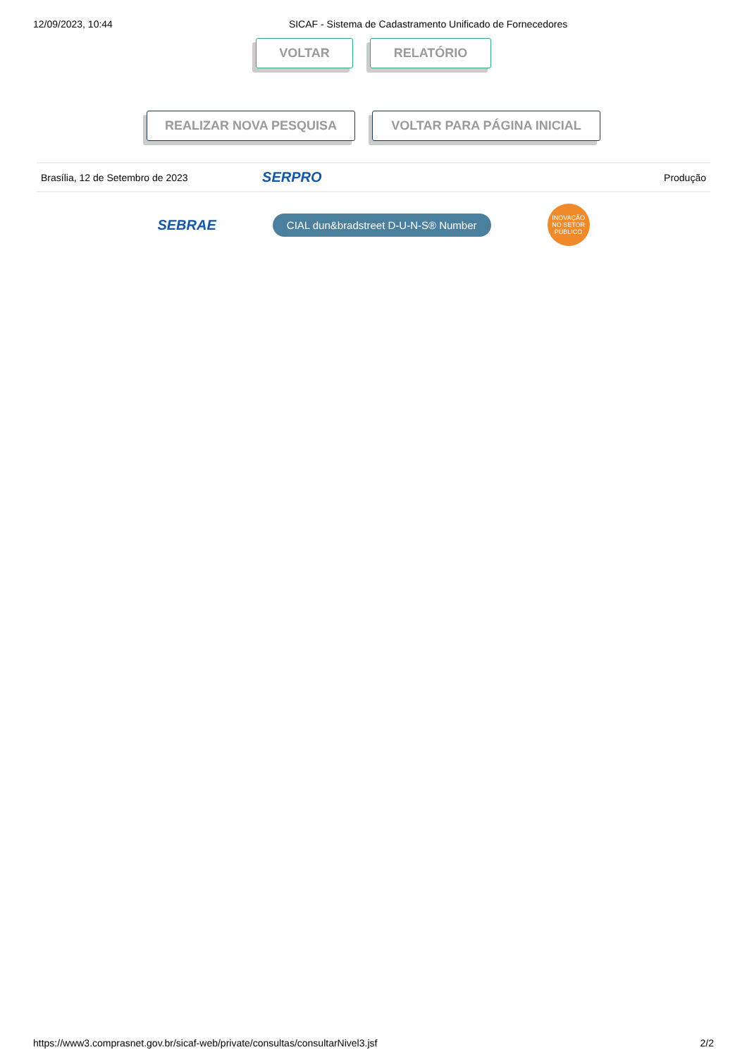12/09/2023, 10:44 SICAF - Sistema de Cadastramento Unificado de Fornecedores
VOLTAR RELATÓRIO
REALIZAR NOVA PESQUISA VOLTAR PARA PÁGINA INICIAL
Brasília, 12 de Setembro de 2023 SERPRO Produção
SEBRAE CIAL dun&bradstreet D-U-N-S® Number INOVAÇÃO NO SETOR PÚBLICO
https://www3.comprasnet.gov.br/sicaf-web/private/consultas/consultarNivel3.jsf 2/2